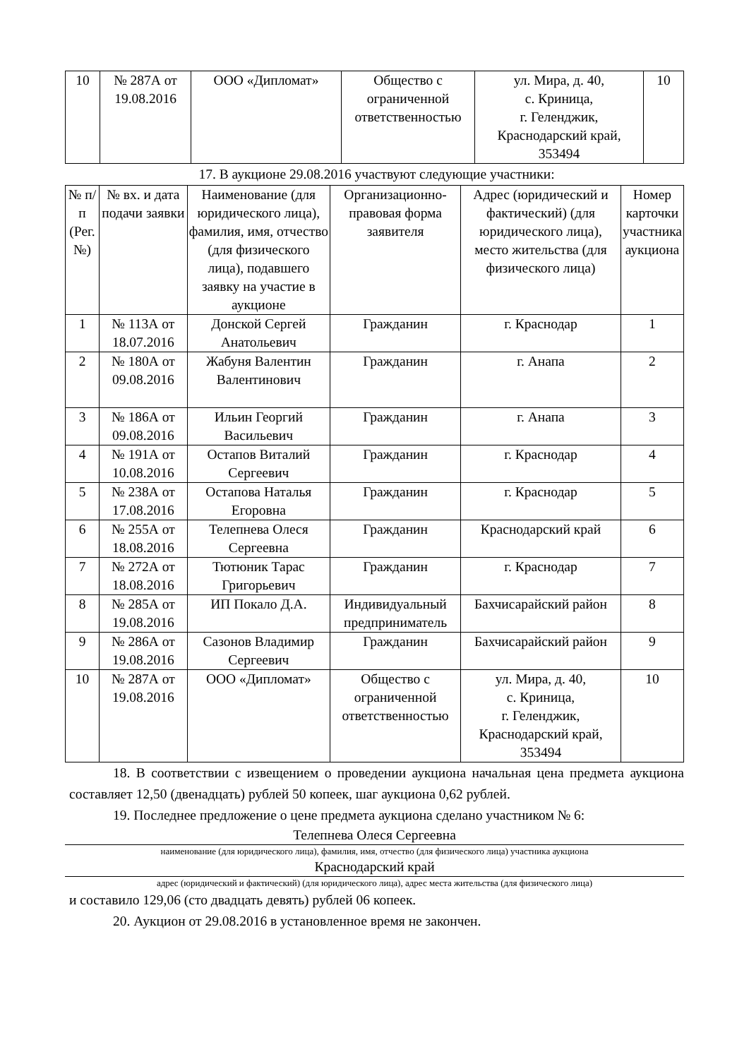| 10 | № 287А от 19.08.2016 | ООО «Дипломат» | Общество с ограниченной ответственностью | ул. Мира, д. 40, с. Криница, г. Геленджик, Краснодарский край, 353494 | 10 |
17. В аукционе 29.08.2016 участвуют следующие участники:
| № п/п (Рег. №) | № вх. и дата подачи заявки | Наименование (для юридического лица), фамилия, имя, отчество (для физического лица), подавшего заявку на участие в аукционе | Организационно-правовая форма заявителя | Адрес (юридический и фактический) (для юридического лица), место жительства (для физического лица) | Номер карточки участника аукциона |
| --- | --- | --- | --- | --- | --- |
| 1 | № 113А от 18.07.2016 | Донской Сергей Анатольевич | Гражданин | г. Краснодар | 1 |
| 2 | № 180А от 09.08.2016 | Жабуня Валентин Валентинович | Гражданин | г. Анапа | 2 |
| 3 | № 186А от 09.08.2016 | Ильин Георгий Васильевич | Гражданин | г. Анапа | 3 |
| 4 | № 191А от 10.08.2016 | Остапов Виталий Сергеевич | Гражданин | г. Краснодар | 4 |
| 5 | № 238А от 17.08.2016 | Остапова Наталья Егоровна | Гражданин | г. Краснодар | 5 |
| 6 | № 255А от 18.08.2016 | Телепнева Олеся Сергеевна | Гражданин | Краснодарский край | 6 |
| 7 | № 272А от 18.08.2016 | Тютюник Тарас Григорьевич | Гражданин | г. Краснодар | 7 |
| 8 | № 285А от 19.08.2016 | ИП Покало Д.А. | Индивидуальный предприниматель | Бахчисарайский район | 8 |
| 9 | № 286А от 19.08.2016 | Сазонов Владимир Сергеевич | Гражданин | Бахчисарайский район | 9 |
| 10 | № 287А от 19.08.2016 | ООО «Дипломат» | Общество с ограниченной ответственностью | ул. Мира, д. 40, с. Криница, г. Геленджик, Краснодарский край, 353494 | 10 |
18. В соответствии с извещением о проведении аукциона начальная цена предмета аукциона составляет 12,50 (двенадцать) рублей 50 копеек, шаг аукциона 0,62 рублей.
19. Последнее предложение о цене предмета аукциона сделано участником № 6:
Телепнева Олеся Сергеевна
наименование (для юридического лица), фамилия, имя, отчество (для физического лица) участника аукциона
Краснодарский край
адрес (юридический и фактический) (для юридического лица), адрес места жительства (для физического лица)
и составило 129,06 (сто двадцать девять) рублей 06 копеек.
20. Аукцион от 29.08.2016 в установленное время не закончен.